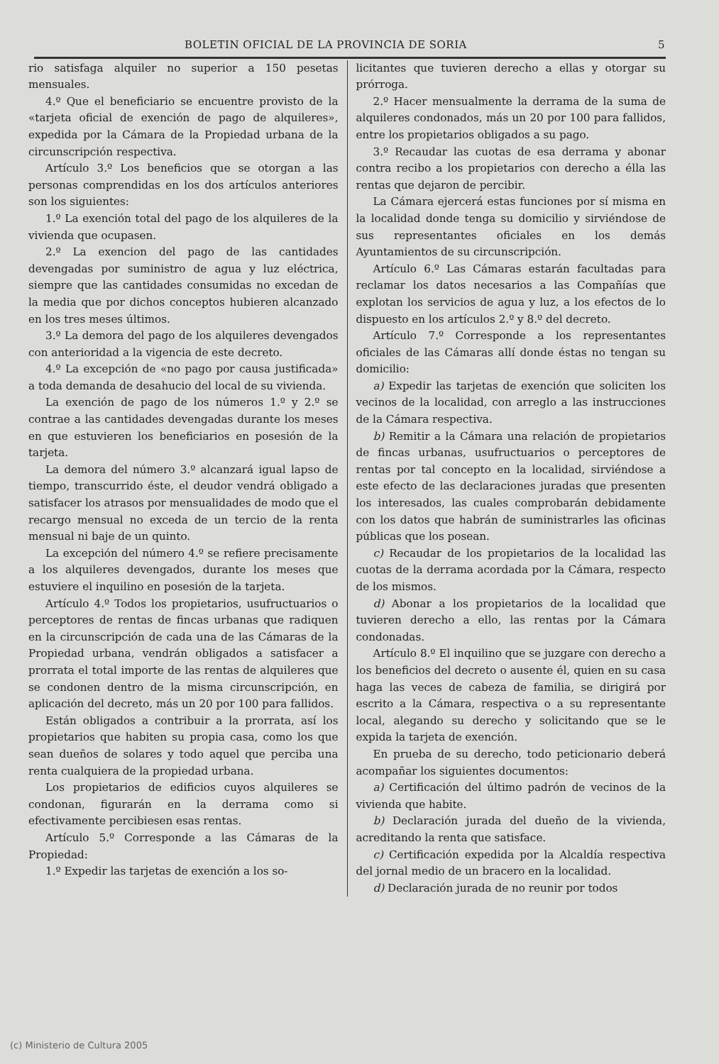BOLETIN OFICIAL DE LA PROVINCIA DE SORIA 5
rio satisfaga alquiler no superior a 150 pesetas mensuales.
4.º Que el beneficiario se encuentre provisto de la «tarjeta oficial de exención de pago de alquileres», expedida por la Cámara de la Propiedad urbana de la circunscripción respectiva.
Artículo 3.º Los beneficios que se otorgan a las personas comprendidas en los dos artículos anteriores son los siguientes:
1.º La exención total del pago de los alquileres de la vivienda que ocupasen.
2.º La exencion del pago de las cantidades devengadas por suministro de agua y luz eléctrica, siempre que las cantidades consumidas no excedan de la media que por dichos conceptos hubieren alcanzado en los tres meses últimos.
3.º La demora del pago de los alquileres devengados con anterioridad a la vigencia de este decreto.
4.º La excepción de «no pago por causa justificada» a toda demanda de desahucio del local de su vivienda.
La exención de pago de los números 1.º y 2.º se contrae a las cantidades devengadas durante los meses en que estuvieren los beneficiarios en posesión de la tarjeta.
La demora del número 3.º alcanzará igual lapso de tiempo, transcurrido éste, el deudor vendrá obligado a satisfacer los atrasos por mensualidades de modo que el recargo mensual no exceda de un tercio de la renta mensual ni baje de un quinto.
La excepción del número 4.º se refiere precisamente a los alquileres devengados, durante los meses que estuviere el inquilino en posesión de la tarjeta.
Artículo 4.º Todos los propietarios, usufructuarios o perceptores de rentas de fincas urbanas que radiquen en la circunscripción de cada una de las Cámaras de la Propiedad urbana, vendrán obligados a satisfacer a prorrata el total importe de las rentas de alquileres que se condonen dentro de la misma circunscripción, en aplicación del decreto, más un 20 por 100 para fallidos.
Están obligados a contribuir a la prorrata, así los propietarios que habiten su propia casa, como los que sean dueños de solares y todo aquel que perciba una renta cualquiera de la propiedad urbana.
Los propietarios de edificios cuyos alquileres se condonan, figurarán en la derrama como si efectivamente percibiesen esas rentas.
Artículo 5.º Corresponde a las Cámaras de la Propiedad:
1.º Expedir las tarjetas de exención a los so-
licitantes que tuvieren derecho a ellas y otorgar su prórroga.
2.º Hacer mensualmente la derrama de la suma de alquileres condonados, más un 20 por 100 para fallidos, entre los propietarios obligados a su pago.
3.º Recaudar las cuotas de esa derrama y abonar contra recibo a los propietarios con derecho a élla las rentas que dejaron de percibir.
La Cámara ejercerá estas funciones por sí misma en la localidad donde tenga su domicilio y sirviéndose de sus representantes oficiales en los demás Ayuntamientos de su circunscripción.
Artículo 6.º Las Cámaras estarán facultadas para reclamar los datos necesarios a las Compañías que explotan los servicios de agua y luz, a los efectos de lo dispuesto en los artículos 2.º y 8.º del decreto.
Artículo 7.º Corresponde a los representantes oficiales de las Cámaras allí donde éstas no tengan su domicilio:
a) Expedir las tarjetas de exención que soliciten los vecinos de la localidad, con arreglo a las instrucciones de la Cámara respectiva.
b) Remitir a la Cámara una relación de propietarios de fincas urbanas, usufructuarios o perceptores de rentas por tal concepto en la localidad, sirviéndose a este efecto de las declaraciones juradas que presenten los interesados, las cuales comprobarán debidamente con los datos que habrán de suministrarles las oficinas públicas que los posean.
c) Recaudar de los propietarios de la localidad las cuotas de la derrama acordada por la Cámara, respecto de los mismos.
d) Abonar a los propietarios de la localidad que tuvieren derecho a ello, las rentas por la Cámara condonadas.
Artículo 8.º El inquilino que se juzgare con derecho a los beneficios del decreto o ausente él, quien en su casa haga las veces de cabeza de familia, se dirigirá por escrito a la Cámara, respectiva o a su representante local, alegando su derecho y solicitando que se le expida la tarjeta de exención.
En prueba de su derecho, todo peticionario deberá acompañar los siguientes documentos:
a) Certificación del último padrón de vecinos de la vivienda que habite.
b) Declaración jurada del dueño de la vivienda, acreditando la renta que satisface.
c) Certificación expedida por la Alcaldía respectiva del jornal medio de un bracero en la localidad.
d) Declaración jurada de no reunir por todos
(c) Ministerio de Cultura 2005